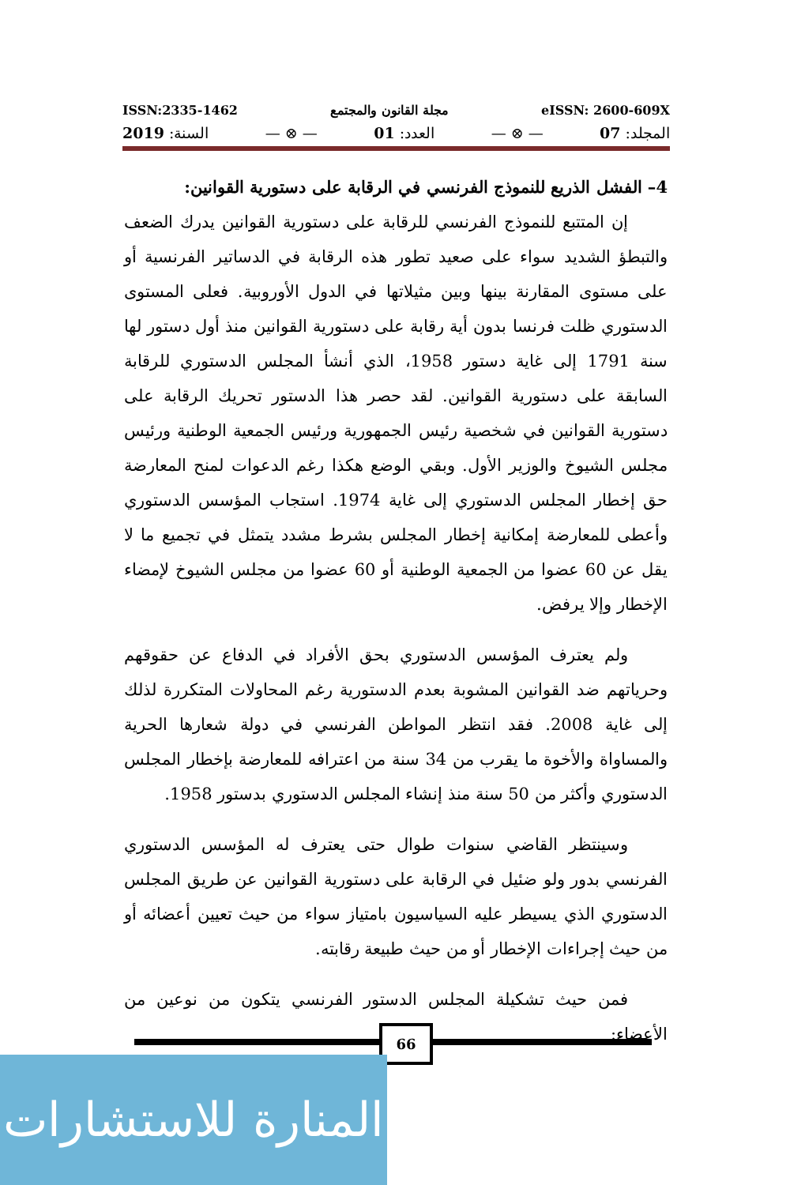ISSN:2335-1462 مجلة القانون والمجتمع eISSN: 2600-609X
المجلد: 07 — ⊗ — العدد: 01 — ⊗ — السنة: 2019
4– الفشل الذريع للنموذج الفرنسي في الرقابة على دستورية القوانين:
إن المتتبع للنموذج الفرنسي للرقابة على دستورية القوانين يدرك الضعف والتبطؤ الشديد سواء على صعيد تطور هذه الرقابة في الدساتير الفرنسية أو على مستوى المقارنة بينها وبين مثيلاتها في الدول الأوروبية. فعلى المستوى الدستوري ظلت فرنسا بدون أية رقابة على دستورية القوانين منذ أول دستور لها سنة 1791 إلى غاية دستور 1958، الذي أنشأ المجلس الدستوري للرقابة السابقة على دستورية القوانين. لقد حصر هذا الدستور تحريك الرقابة على دستورية القوانين في شخصية رئيس الجمهورية ورئيس الجمعية الوطنية ورئيس مجلس الشيوخ والوزير الأول. وبقي الوضع هكذا رغم الدعوات لمنح المعارضة حق إخطار المجلس الدستوري إلى غاية 1974. استجاب المؤسس الدستوري وأعطى للمعارضة إمكانية إخطار المجلس بشرط مشدد يتمثل في تجميع ما لا يقل عن 60 عضوا من الجمعية الوطنية أو 60 عضوا من مجلس الشيوخ لإمضاء الإخطار وإلا يرفض.
ولم يعترف المؤسس الدستوري بحق الأفراد في الدفاع عن حقوقهم وحرياتهم ضد القوانين المشوبة بعدم الدستورية رغم المحاولات المتكررة لذلك إلى غاية 2008. فقد انتظر المواطن الفرنسي في دولة شعارها الحرية والمساواة والأخوة ما يقرب من 34 سنة من اعترافه للمعارضة بإخطار المجلس الدستوري وأكثر من 50 سنة منذ إنشاء المجلس الدستوري بدستور 1958.
وسينتظر القاضي سنوات طوال حتى يعترف له المؤسس الدستوري الفرنسي بدور ولو ضئيل في الرقابة على دستورية القوانين عن طريق المجلس الدستوري الذي يسيطر عليه السياسيون بامتياز سواء من حيث تعيين أعضائه أو من حيث إجراءات الإخطار أو من حيث طبيعة رقابته.
فمن حيث تشكيلة المجلس الدستور الفرنسي يتكون من نوعين من الأعضاء:
66
المنارة للاستشارات